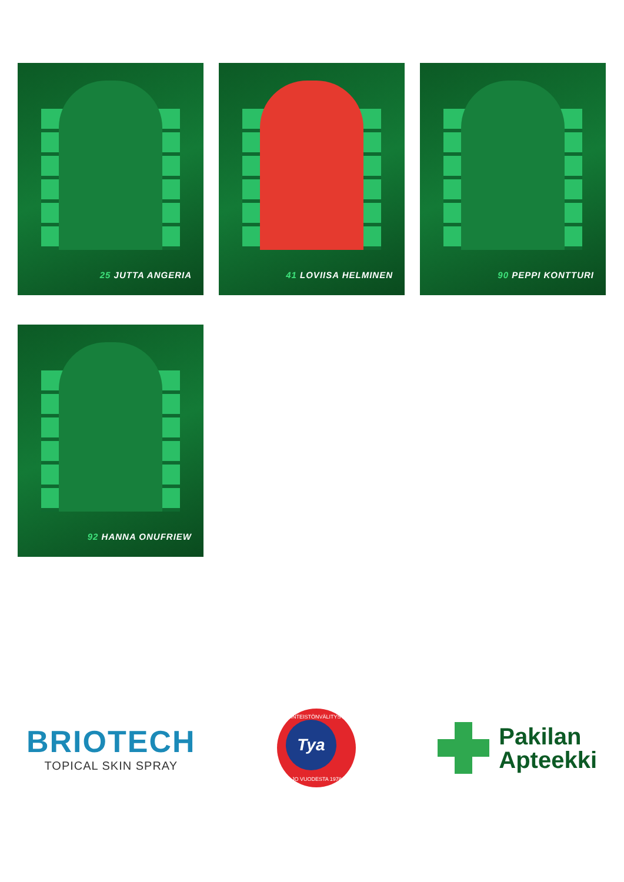25 JUTTA ANGERIA
41 LOVIISA HELMINEN
90 PEPPI KONTTURI
92 HANNA ONUFRIEW
BRIOTECH
TOPICAL SKIN SPRAY
KIINTEISTÖNVÄLITYSTÄ
Tya
JO VUODESTA 1978
Pakilan
Apteekki